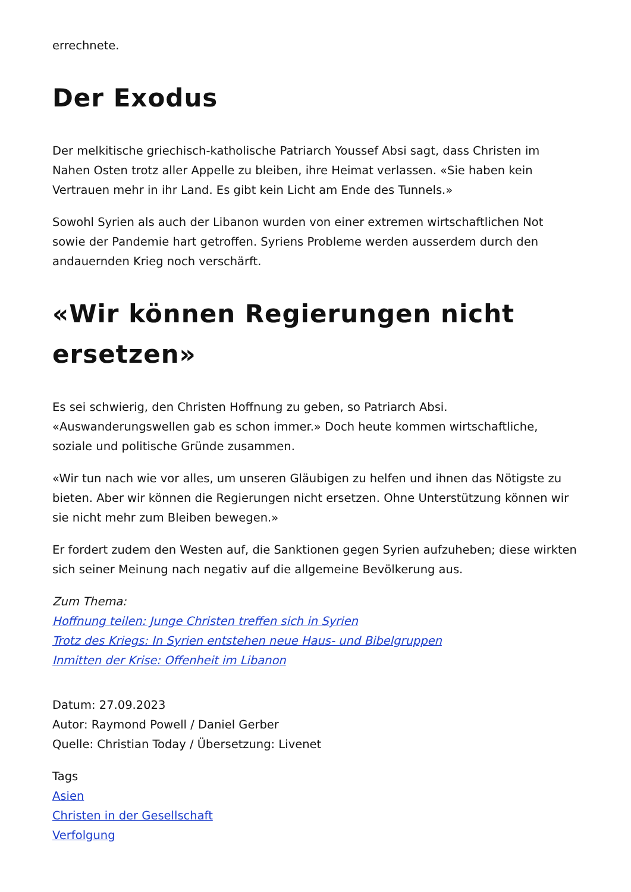errechnete.
Der Exodus
Der melkitische griechisch-katholische Patriarch Youssef Absi sagt, dass Christen im Nahen Osten trotz aller Appelle zu bleiben, ihre Heimat verlassen. «Sie haben kein Vertrauen mehr in ihr Land. Es gibt kein Licht am Ende des Tunnels.»
Sowohl Syrien als auch der Libanon wurden von einer extremen wirtschaftlichen Not sowie der Pandemie hart getroffen. Syriens Probleme werden ausserdem durch den andauernden Krieg noch verschärft.
«Wir können Regierungen nicht ersetzen»
Es sei schwierig, den Christen Hoffnung zu geben, so Patriarch Absi. «Auswanderungswellen gab es schon immer.» Doch heute kommen wirtschaftliche, soziale und politische Gründe zusammen.
«Wir tun nach wie vor alles, um unseren Gläubigen zu helfen und ihnen das Nötigste zu bieten. Aber wir können die Regierungen nicht ersetzen. Ohne Unterstützung können wir sie nicht mehr zum Bleiben bewegen.»
Er fordert zudem den Westen auf, die Sanktionen gegen Syrien aufzuheben; diese wirkten sich seiner Meinung nach negativ auf die allgemeine Bevölkerung aus.
Zum Thema:
Hoffnung teilen: Junge Christen treffen sich in Syrien
Trotz des Kriegs: In Syrien entstehen neue Haus- und Bibelgruppen
Inmitten der Krise: Offenheit im Libanon
Datum: 27.09.2023
Autor: Raymond Powell / Daniel Gerber
Quelle: Christian Today / Übersetzung: Livenet
Tags
Asien
Christen in der Gesellschaft
Verfolgung